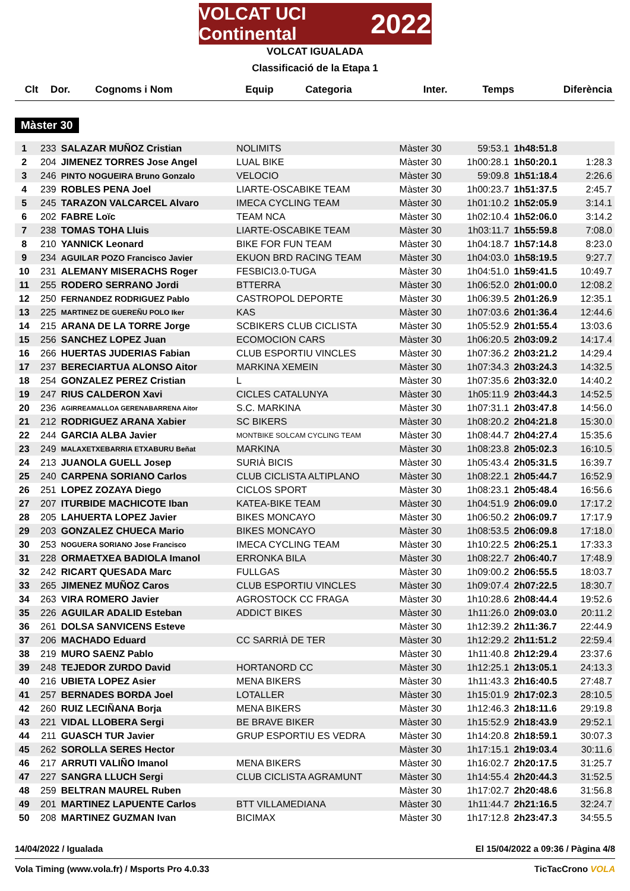VOLCAT UCI Continental 2022
VOLCAT IGUALADA
Classificació de la Etapa 1
| Clt | Dor. | Cognoms i Nom | Equip | Categoria | Inter. | Temps | Diferència |
| --- | --- | --- | --- | --- | --- | --- | --- |
Màster 30
| 1 | 233 | SALAZAR MUÑOZ Cristian | NOLIMITS | Màster 30 | 59:53.1 | 1h48:51.8 | |
| 2 | 204 | JIMENEZ TORRES Jose Angel | LUAL BIKE | Màster 30 | 1h00:28.1 | 1h50:20.1 | 1:28.3 |
| 3 | 246 | PINTO NOGUEIRA Bruno Gonzalo | VELOCIO | Màster 30 | 59:09.8 | 1h51:18.4 | 2:26.6 |
| 4 | 239 | ROBLES PENA Joel | LIARTE-OSCABIKE TEAM | Màster 30 | 1h00:23.7 | 1h51:37.5 | 2:45.7 |
| 5 | 245 | TARAZON VALCARCEL Alvaro | IMECA CYCLING TEAM | Màster 30 | 1h01:10.2 | 1h52:05.9 | 3:14.1 |
| 6 | 202 | FABRE Loïc | TEAM NCA | Màster 30 | 1h02:10.4 | 1h52:06.0 | 3:14.2 |
| 7 | 238 | TOMAS TOHA Lluis | LIARTE-OSCABIKE TEAM | Màster 30 | 1h03:11.7 | 1h55:59.8 | 7:08.0 |
| 8 | 210 | YANNICK Leonard | BIKE FOR FUN TEAM | Màster 30 | 1h04:18.7 | 1h57:14.8 | 8:23.0 |
| 9 | 234 | AGUILAR POZO Francisco Javier | EKUON BRD RACING TEAM | Màster 30 | 1h04:03.0 | 1h58:19.5 | 9:27.7 |
| 10 | 231 | ALEMANY MISERACHS Roger | FESBICI3.0-TUGA | Màster 30 | 1h04:51.0 | 1h59:41.5 | 10:49.7 |
| 11 | 255 | RODERO SERRANO Jordi | BTTERRA | Màster 30 | 1h06:52.0 | 2h01:00.0 | 12:08.2 |
| 12 | 250 | FERNANDEZ RODRIGUEZ Pablo | CASTROPOL DEPORTE | Màster 30 | 1h06:39.5 | 2h01:26.9 | 12:35.1 |
| 13 | 225 | MARTINEZ DE GUEREÑU POLO Iker | KAS | Màster 30 | 1h07:03.6 | 2h01:36.4 | 12:44.6 |
| 14 | 215 | ARANA DE LA TORRE Jorge | SCBIKERS CLUB CICLISTA | Màster 30 | 1h05:52.9 | 2h01:55.4 | 13:03.6 |
| 15 | 256 | SANCHEZ LOPEZ Juan | ECOMOCION CARS | Màster 30 | 1h06:20.5 | 2h03:09.2 | 14:17.4 |
| 16 | 266 | HUERTAS JUDERIAS Fabian | CLUB ESPORTIU VINCLES | Màster 30 | 1h07:36.2 | 2h03:21.2 | 14:29.4 |
| 17 | 237 | BERECIARTUA ALONSO Aitor | MARKINA XEMEIN | Màster 30 | 1h07:34.3 | 2h03:24.3 | 14:32.5 |
| 18 | 254 | GONZALEZ PEREZ Cristian | L | Màster 30 | 1h07:35.6 | 2h03:32.0 | 14:40.2 |
| 19 | 247 | RIUS CALDERON Xavi | CICLES CATALUNYA | Màster 30 | 1h05:11.9 | 2h03:44.3 | 14:52.5 |
| 20 | 236 | AGIRREAMALLOA GERENABARRENA Aitor | S.C. MARKINA | Màster 30 | 1h07:31.1 | 2h03:47.8 | 14:56.0 |
| 21 | 212 | RODRIGUEZ ARANA Xabier | SC BIKERS | Màster 30 | 1h08:20.2 | 2h04:21.8 | 15:30.0 |
| 22 | 244 | GARCIA ALBA Javier | MONTBIKE SOLCAM CYCLING TEAM | Màster 30 | 1h08:44.7 | 2h04:27.4 | 15:35.6 |
| 23 | 249 | MALAXETXEBARRIA ETXABURU Beñat | MARKINA | Màster 30 | 1h08:23.8 | 2h05:02.3 | 16:10.5 |
| 24 | 213 | JUANOLA GUELL Josep | SURIÀ BICIS | Màster 30 | 1h05:43.4 | 2h05:31.5 | 16:39.7 |
| 25 | 240 | CARPENA SORIANO Carlos | CLUB CICLISTA ALTIPLANO | Màster 30 | 1h08:22.1 | 2h05:44.7 | 16:52.9 |
| 26 | 251 | LOPEZ ZOZAYA Diego | CICLOS SPORT | Màster 30 | 1h08:23.1 | 2h05:48.4 | 16:56.6 |
| 27 | 207 | ITURBIDE MACHICOTE Iban | KATEA-BIKE TEAM | Màster 30 | 1h04:51.9 | 2h06:09.0 | 17:17.2 |
| 28 | 205 | LAHUERTA LOPEZ Javier | BIKES MONCAYO | Màster 30 | 1h06:50.2 | 2h06:09.7 | 17:17.9 |
| 29 | 203 | GONZALEZ CHUECA Mario | BIKES MONCAYO | Màster 30 | 1h08:53.5 | 2h06:09.8 | 17:18.0 |
| 30 | 253 | NOGUERA SORIANO Jose Francisco | IMECA CYCLING TEAM | Màster 30 | 1h10:22.5 | 2h06:25.1 | 17:33.3 |
| 31 | 228 | ORMAETXEA BADIOLA Imanol | ERRONKA BILA | Màster 30 | 1h08:22.7 | 2h06:40.7 | 17:48.9 |
| 32 | 242 | RICART QUESADA Marc | FULLGAS | Màster 30 | 1h09:00.2 | 2h06:55.5 | 18:03.7 |
| 33 | 265 | JIMENEZ MUÑOZ Caros | CLUB ESPORTIU VINCLES | Màster 30 | 1h09:07.4 | 2h07:22.5 | 18:30.7 |
| 34 | 263 | VIRA ROMERO Javier | AGROSTOCK CC FRAGA | Màster 30 | 1h10:28.6 | 2h08:44.4 | 19:52.6 |
| 35 | 226 | AGUILAR ADALID Esteban | ADDICT BIKES | Màster 30 | 1h11:26.0 | 2h09:03.0 | 20:11.2 |
| 36 | 261 | DOLSA SANVICENS Esteve | | Màster 30 | 1h12:39.2 | 2h11:36.7 | 22:44.9 |
| 37 | 206 | MACHADO Eduard | CC SARRIÀ DE TER | Màster 30 | 1h12:29.2 | 2h11:51.2 | 22:59.4 |
| 38 | 219 | MURO SAENZ Pablo | | Màster 30 | 1h11:40.8 | 2h12:29.4 | 23:37.6 |
| 39 | 248 | TEJEDOR ZURDO David | HORTANORD CC | Màster 30 | 1h12:25.1 | 2h13:05.1 | 24:13.3 |
| 40 | 216 | UBIETA LOPEZ Asier | MENA BIKERS | Màster 30 | 1h11:43.3 | 2h16:40.5 | 27:48.7 |
| 41 | 257 | BERNADES BORDA Joel | LOTALLER | Màster 30 | 1h15:01.9 | 2h17:02.3 | 28:10.5 |
| 42 | 260 | RUIZ LECIÑANA Borja | MENA BIKERS | Màster 30 | 1h12:46.3 | 2h18:11.6 | 29:19.8 |
| 43 | 221 | VIDAL LLOBERA Sergi | BE BRAVE BIKER | Màster 30 | 1h15:52.9 | 2h18:43.9 | 29:52.1 |
| 44 | 211 | GUASCH TUR Javier | GRUP ESPORTIU ES VEDRA | Màster 30 | 1h14:20.8 | 2h18:59.1 | 30:07.3 |
| 45 | 262 | SOROLLA SERES Hector | | Màster 30 | 1h17:15.1 | 2h19:03.4 | 30:11.6 |
| 46 | 217 | ARRUTI VALIÑO Imanol | MENA BIKERS | Màster 30 | 1h16:02.7 | 2h20:17.5 | 31:25.7 |
| 47 | 227 | SANGRA LLUCH Sergi | CLUB CICLISTA AGRAMUNT | Màster 30 | 1h14:55.4 | 2h20:44.3 | 31:52.5 |
| 48 | 259 | BELTRAN MAUREL Ruben | | Màster 30 | 1h17:02.7 | 2h20:48.6 | 31:56.8 |
| 49 | 201 | MARTINEZ LAPUENTE Carlos | BTT VILLAMEDIANA | Màster 30 | 1h11:44.7 | 2h21:16.5 | 32:24.7 |
| 50 | 208 | MARTINEZ GUZMAN Ivan | BICIMAX | Màster 30 | 1h17:12.8 | 2h23:47.3 | 34:55.5 |
14/04/2022 / Igualada El 15/04/2022 a 09:36 / Pàgina 4/8
Vola Timing (www.vola.fr) / Msports Pro 4.0.33 TicTacCrono VOLA